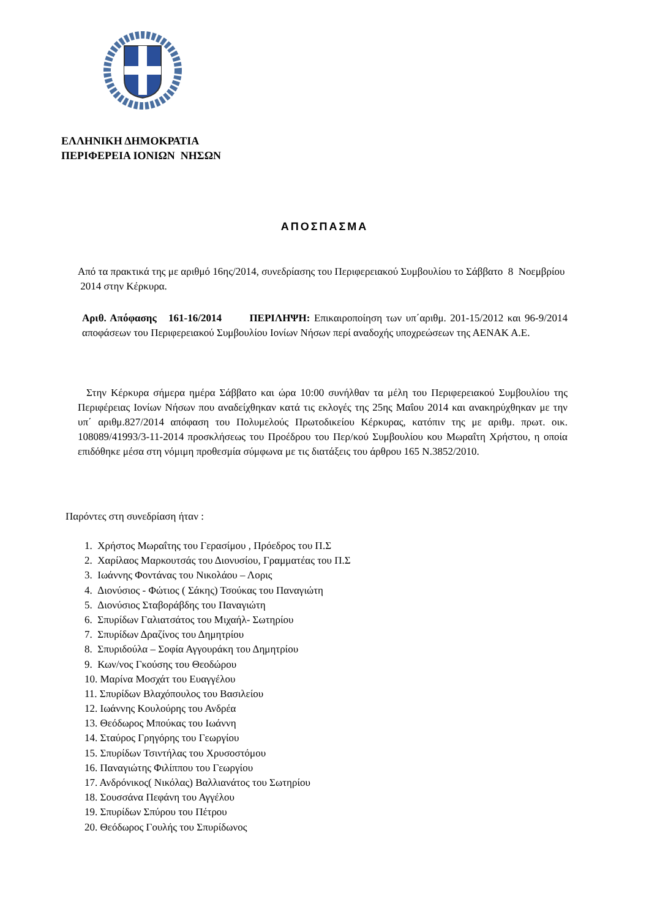ΕΛΛΗΝΙΚΗ ΔΗΜΟΚΡΑΤΙΑ
ΠΕΡΙΦΕΡΕΙΑ ΙΟΝΙΩΝ ΝΗΣΩΝ
ΑΠΟΣΠΑΣΜΑ
Από τα πρακτικά της με αριθμό 16ης/2014, συνεδρίασης του Περιφερειακού Συμβουλίου το Σάββατο 8 Νοεμβρίου 2014 στην Κέρκυρα.
Αριθ. Απόφασης 161-16/2014 ΠΕΡΙΛΗΨΗ: Επικαιροποίηση των υπ΄αριθμ. 201-15/2012 και 96-9/2014 αποφάσεων του Περιφερειακού Συμβουλίου Ιονίων Νήσων περί αναδοχής υποχρεώσεων της ΑΕΝΑΚ Α.Ε.
Στην Κέρκυρα σήμερα ημέρα Σάββατο και ώρα 10:00 συνήλθαν τα μέλη του Περιφερειακού Συμβουλίου της Περιφέρειας Ιονίων Νήσων που αναδείχθηκαν κατά τις εκλογές της 25ης Μαΐου 2014 και ανακηρύχθηκαν με την υπ΄ αριθμ.827/2014 απόφαση του Πολυμελούς Πρωτοδικείου Κέρκυρας, κατόπιν της με αριθμ. πρωτ. οικ. 108089/41993/3-11-2014 προσκλήσεως του Προέδρου του Περ/κού Συμβουλίου κου Μωραΐτη Χρήστου, η οποία επιδόθηκε μέσα στη νόμιμη προθεσμία σύμφωνα με τις διατάξεις του άρθρου 165 Ν.3852/2010.
Παρόντες στη συνεδρίαση ήταν :
1. Χρήστος Μωραΐτης του Γερασίμου , Πρόεδρος του Π.Σ
2. Χαρίλαος Μαρκουτσάς του Διονυσίου, Γραμματέας του Π.Σ
3. Ιωάννης Φοντάνας του Νικολάου – Λορις
4. Διονύσιος - Φώτιος ( Σάκης) Τσούκας του Παναγιώτη
5. Διονύσιος Σταβοράβδης του Παναγιώτη
6. Σπυρίδων Γαλιατσάτος του Μιχαήλ- Σωτηρίου
7. Σπυρίδων Δραζίνος του Δημητρίου
8. Σπυριδούλα – Σοφία Αγγουράκη του Δημητρίου
9. Κων/νος Γκούσης του Θεοδώρου
10. Μαρίνα Μοσχάτ του Ευαγγέλου
11. Σπυρίδων Βλαχόπουλος του Βασιλείου
12. Ιωάννης Κουλούρης του Ανδρέα
13. Θεόδωρος Μπούκας του Ιωάννη
14. Σταύρος Γρηγόρης του Γεωργίου
15. Σπυρίδων Τσιντήλας του Χρυσοστόμου
16. Παναγιώτης Φιλίππου του Γεωργίου
17. Ανδρόνικος( Νικόλας) Βαλλιανάτος του Σωτηρίου
18. Σουσσάνα Πεφάνη του Αγγέλου
19. Σπυρίδων Σπύρου του Πέτρου
20. Θεόδωρος Γουλής του Σπυρίδωνος